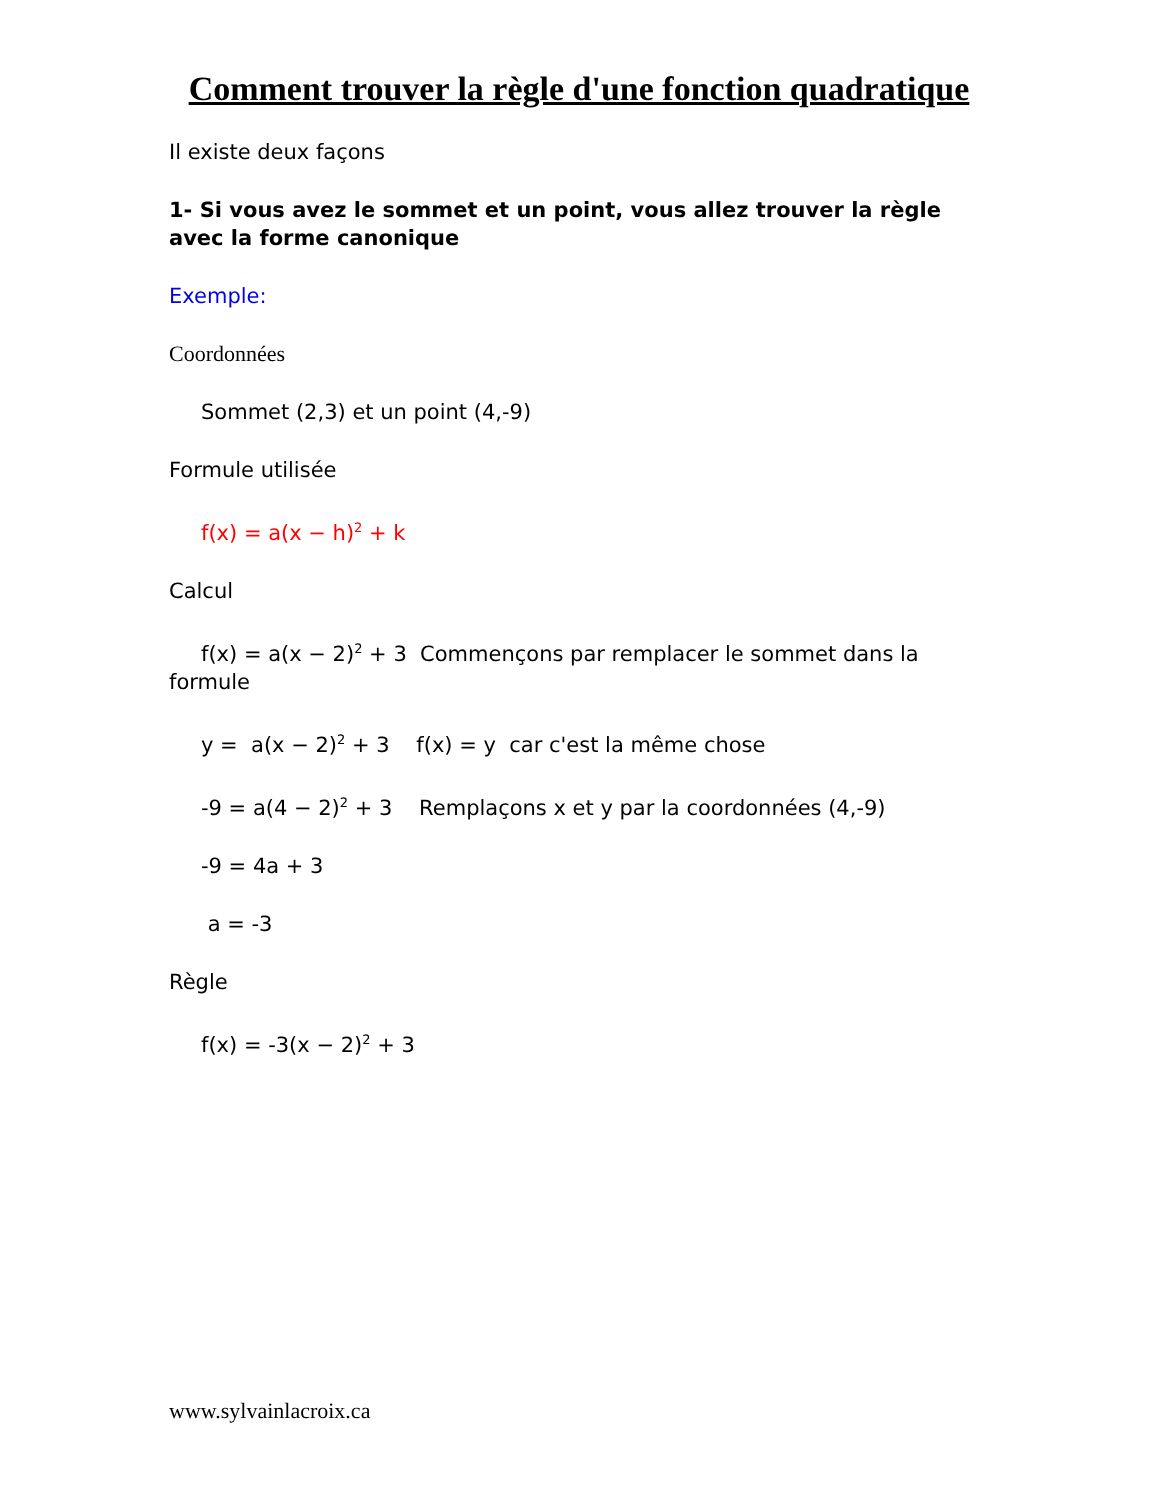Comment trouver la règle d'une fonction quadratique
Il existe deux façons
1- Si vous avez le sommet et un point, vous allez trouver la règle avec la forme canonique
Exemple:
Coordonnées
Sommet (2,3) et un point (4,-9)
Formule utilisée
f(x) = a(x − h)<sup>2</sup> + k
Calcul
f(x) = a(x − 2)<sup>2</sup> + 3 Commençons par remplacer le sommet dans la formule
y = a(x − 2)<sup>2</sup> + 3 f(x) = y car c'est la même chose
-9 = a(4 − 2)<sup>2</sup> + 3 Remplaçons x et y par la coordonnées (4,-9)
-9 = 4a + 3
a = -3
Règle
f(x) = -3(x − 2)<sup>2</sup> + 3
www.sylvainlacroix.ca